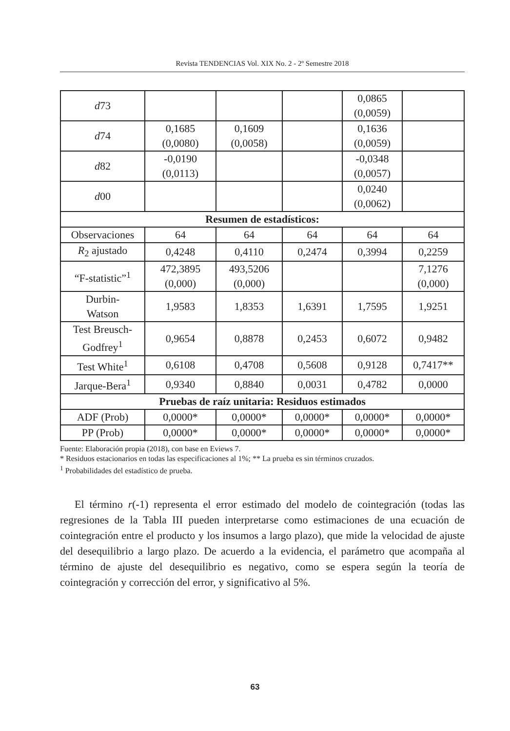Revista TENDENCIAS Vol. XIX No. 2 - 2º Semestre 2018
| d 73 | | | | 0,0865 (0,0059) | |
| d 74 | 0,1685 (0,0080) | 0,1609 (0,0058) | | 0,1636 (0,0059) | |
| d 82 | -0,0190 (0,0113) | | | -0,0348 (0,0057) | |
| d 00 | | | | 0,0240 (0,0062) | |
| Resumen de estadísticos: | | | | | |
| Observaciones | 64 | 64 | 64 | 64 | 64 |
| R<sub>2</sub> ajustado | 0,4248 | 0,4110 | 0,2474 | 0,3994 | 0,2259 |
| “F-statistic”<sup>1</sup> | 472,3895 (0,000) | 493,5206 (0,000) | | | 7,1276 (0,000) |
| Durbin- Watson | 1,9583 | 1,8353 | 1,6391 | 1,7595 | 1,9251 |
| Test Breusch- Godfrey<sup>1</sup> | 0,9654 | 0,8878 | 0,2453 | 0,6072 | 0,9482 |
| Test White<sup>1</sup> | 0,6108 | 0,4708 | 0,5608 | 0,9128 | 0,7417** |
| Jarque-Bera<sup>1</sup> | 0,9340 | 0,8840 | 0,0031 | 0,4782 | 0,0000 |
| Pruebas de raíz unitaria: Residuos estimados | | | | | |
| ADF (Prob) | 0,0000* | 0,0000* | 0,0000* | 0,0000* | 0,0000* |
| PP (Prob) | 0,0000* | 0,0000* | 0,0000* | 0,0000* | 0,0000* |
Fuente: Elaboración propia (2018), con base en Eviews 7.
* Residuos estacionarios en todas las especificaciones al 1%; ** La prueba es sin términos cruzados.
<sup>1</sup> Probabilidades del estadístico de prueba.
El término r(-1) representa el error estimado del modelo de cointegración (todas las regresiones de la Tabla III pueden interpretarse como estimaciones de una ecuación de cointegración entre el producto y los insumos a largo plazo), que mide la velocidad de ajuste del desequilibrio a largo plazo. De acuerdo a la evidencia, el parámetro que acompaña al término de ajuste del desequilibrio es negativo, como se espera según la teoría de cointegración y corrección del error, y significativo al 5%.
63